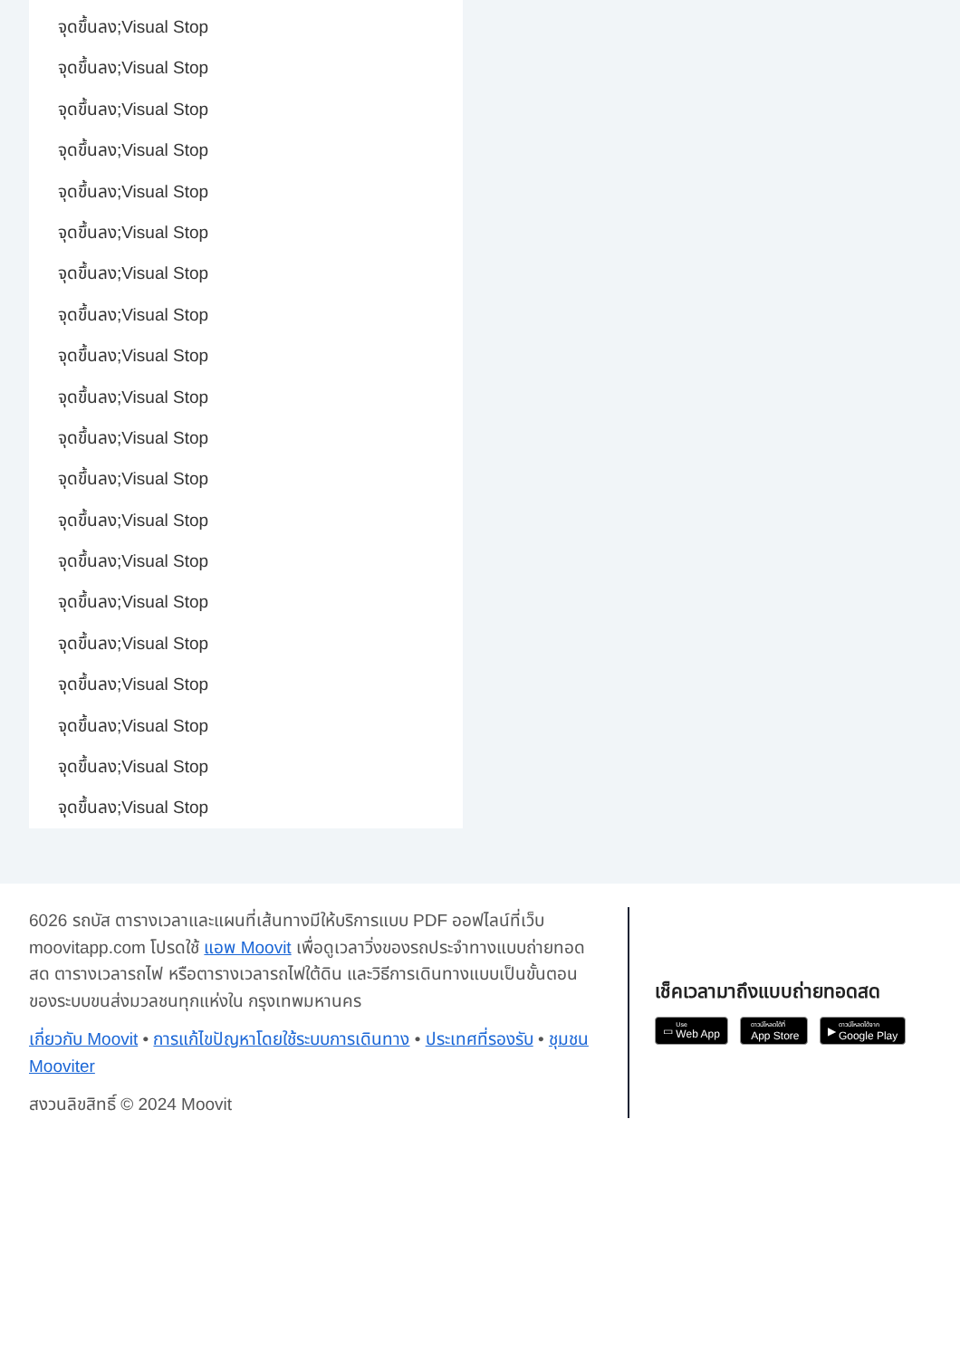จุดขึ้นลง;Visual Stop
จุดขึ้นลง;Visual Stop
จุดขึ้นลง;Visual Stop
จุดขึ้นลง;Visual Stop
จุดขึ้นลง;Visual Stop
จุดขึ้นลง;Visual Stop
จุดขึ้นลง;Visual Stop
จุดขึ้นลง;Visual Stop
จุดขึ้นลง;Visual Stop
จุดขึ้นลง;Visual Stop
จุดขึ้นลง;Visual Stop
จุดขึ้นลง;Visual Stop
จุดขึ้นลง;Visual Stop
จุดขึ้นลง;Visual Stop
จุดขึ้นลง;Visual Stop
จุดขึ้นลง;Visual Stop
จุดขึ้นลง;Visual Stop
จุดขึ้นลง;Visual Stop
จุดขึ้นลง;Visual Stop
จุดขึ้นลง;Visual Stop
6026 รถบัส ตารางเวลาและแผนที่เส้นทางมีให้บริการแบบ PDF ออฟไลน์ที่เว็บ moovitapp.com โปรดใช้ แอพ Moovit เพื่อดูเวลาวิ่งของรถประจำทางแบบถ่ายทอดสด ตารางเวลารถไฟ หรือตารางเวลารถไฟใต้ดิน และวิธีการเดินทางแบบเป็นขั้นตอนของระบบขนส่งมวลชนทุกแห่งใน กรุงเทพมหานคร
เกี่ยวกับ Moovit • การแก้ไขปัญหาโดยใช้ระบบการเดินทาง • ประเทศที่รองรับ • ชุมชน Mooviter
สงวนลิขสิทธิ์ © 2024 Moovit
เช็คเวลามาถึงแบบถ่ายทอดสด
▭ Use
Web App
ดาวน์โหลดได้ที่
App Store
▶ ดาวน์โหลดได้จาก
Google Play